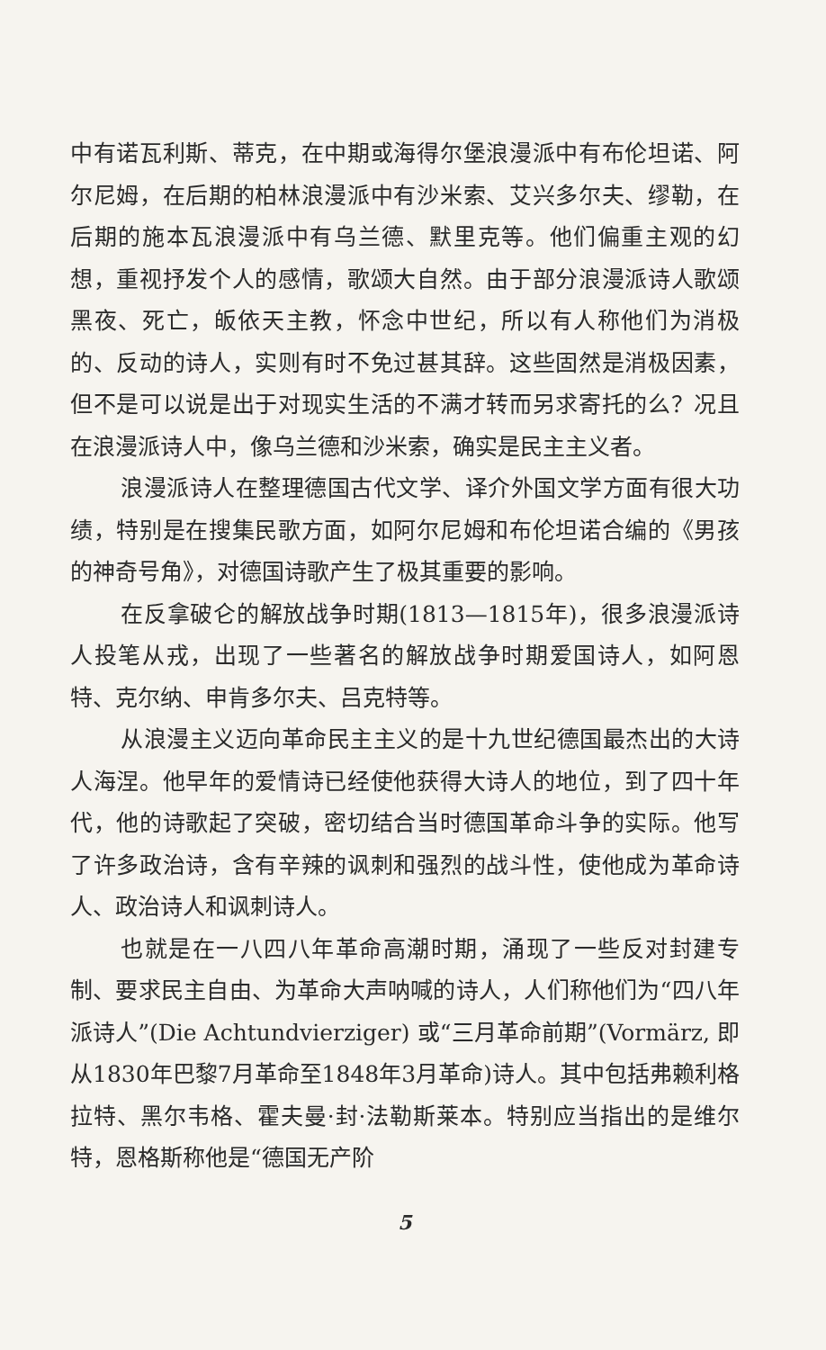中有诺瓦利斯、蒂克，在中期或海得尔堡浪漫派中有布伦坦诺、阿尔尼姆，在后期的柏林浪漫派中有沙米索、艾兴多尔夫、缪勒，在后期的施本瓦浪漫派中有乌兰德、默里克等。他们偏重主观的幻想，重视抒发个人的感情，歌颂大自然。由于部分浪漫派诗人歌颂黑夜、死亡，皈依天主教，怀念中世纪，所以有人称他们为消极的、反动的诗人，实则有时不免过甚其辞。这些固然是消极因素，但不是可以说是出于对现实生活的不满才转而另求寄托的么？况且在浪漫派诗人中，像乌兰德和沙米索，确实是民主主义者。
浪漫派诗人在整理德国古代文学、译介外国文学方面有很大功绩，特别是在搜集民歌方面，如阿尔尼姆和布伦坦诺合编的《男孩的神奇号角》，对德国诗歌产生了极其重要的影响。
在反拿破仑的解放战争时期(1813—1815年)，很多浪漫派诗人投笔从戎，出现了一些著名的解放战争时期爱国诗人，如阿恩特、克尔纳、申肯多尔夫、吕克特等。
从浪漫主义迈向革命民主主义的是十九世纪德国最杰出的大诗人海涅。他早年的爱情诗已经使他获得大诗人的地位，到了四十年代，他的诗歌起了突破，密切结合当时德国革命斗争的实际。他写了许多政治诗，含有辛辣的讽刺和强烈的战斗性，使他成为革命诗人、政治诗人和讽刺诗人。
也就是在一八四八年革命高潮时期，涌现了一些反对封建专制、要求民主自由、为革命大声呐喊的诗人，人们称他们为“四八年派诗人”(Die Achtundvierziger) 或“三月革命前期”(Vormärz, 即从1830年巴黎7月革命至1848年3月革命)诗人。其中包括弗赖利格拉特、黑尔韦格、霍夫曼·封·法勒斯莱本。特别应当指出的是维尔特，恩格斯称他是“德国无产阶
5